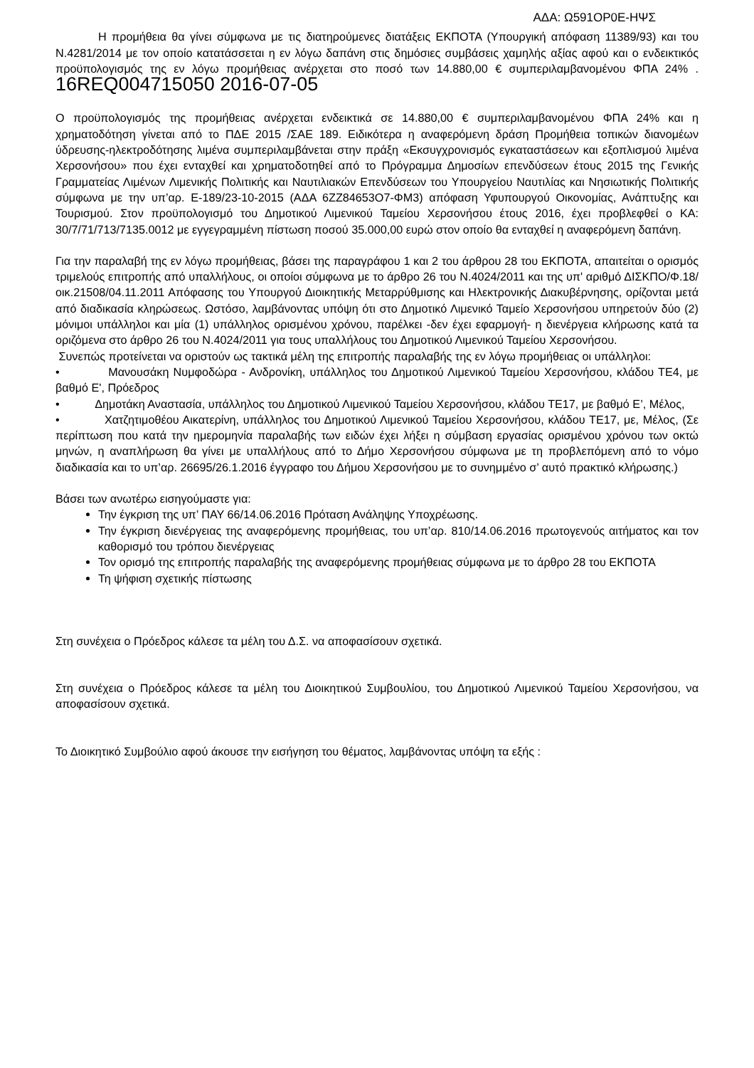ΑΔΑ: Ω591ΟΡ0Ε-ΗΨΣ
Η προμήθεια θα γίνει σύμφωνα με τις διατηρούμενες διατάξεις ΕΚΠΟΤΑ (Υπουργική απόφαση 11389/93) και του Ν.4281/2014 με τον οποίο κατατάσσεται η εν λόγω δαπάνη στις δημόσιες συμβάσεις χαμηλής αξίας αφού και ο ενδεικτικός προϋπολογισμός της εν λόγω προμήθειας ανέρχεται στο ποσό των 14.880,00 € συμπεριλαμβανομένου ΦΠΑ 24% . 16REQ004715050 2016-07-05
Ο προϋπολογισμός της προμήθειας ανέρχεται ενδεικτικά σε 14.880,00 € συμπεριλαμβανομένου ΦΠΑ 24% και η χρηματοδότηση γίνεται από το ΠΔΕ 2015 /ΣΑΕ 189. Ειδικότερα η αναφερόμενη δράση Προμήθεια τοπικών διανομέων ύδρευσης-ηλεκτροδότησης λιμένα συμπεριλαμβάνεται στην πράξη «Εκσυγχρονισμός εγκαταστάσεων και εξοπλισμού λιμένα Χερσονήσου» που έχει ενταχθεί και χρηματοδοτηθεί από το Πρόγραμμα Δημοσίων επενδύσεων έτους 2015 της Γενικής Γραμματείας Λιμένων Λιμενικής Πολιτικής και Ναυτιλιακών Επενδύσεων του Υπουργείου Ναυτιλίας και Νησιωτικής Πολιτικής σύμφωνα με την υπ’αρ. Ε-189/23-10-2015 (ΑΔΑ 6ΖΖ84653Ο7-ΦΜ3) απόφαση Υφυπουργού Οικονομίας, Ανάπτυξης και Τουρισμού. Στον προϋπολογισμό του Δημοτικού Λιμενικού Ταμείου Χερσονήσου έτους 2016, έχει προβλεφθεί ο ΚΑ: 30/7/71/713/7135.0012 με εγγεγραμμένη πίστωση ποσού 35.000,00 ευρώ στον οποίο θα ενταχθεί η αναφερόμενη δαπάνη.
Για την παραλαβή της εν λόγω προμήθειας, βάσει της παραγράφου 1 και 2 του άρθρου 28 του ΕΚΠΟΤΑ, απαιτείται ο ορισμός τριμελούς επιτροπής από υπαλλήλους, οι οποίοι σύμφωνα με το άρθρο 26 του Ν.4024/2011 και της υπ' αριθμό ΔΙΣΚΠΟ/Φ.18/οικ.21508/04.11.2011 Απόφασης του Υπουργού Διοικητικής Μεταρρύθμισης και Ηλεκτρονικής Διακυβέρνησης, ορίζονται μετά από διαδικασία κληρώσεως. Ωστόσο, λαμβάνοντας υπόψη ότι στο Δημοτικό Λιμενικό Ταμείο Χερσονήσου υπηρετούν δύο (2) μόνιμοι υπάλληλοι και μία (1) υπάλληλος ορισμένου χρόνου, παρέλκει -δεν έχει εφαρμογή- η διενέργεια κλήρωσης κατά τα οριζόμενα στο άρθρο 26 του Ν.4024/2011 για τους υπαλλήλους του Δημοτικού Λιμενικού Ταμείου Χερσονήσου.
Συνεπώς προτείνεται να οριστούν ως τακτικά μέλη της επιτροπής παραλαβής της εν λόγω προμήθειας οι υπάλληλοι:
• Μανουσάκη Νυμφοδώρα - Ανδρονίκη, υπάλληλος του Δημοτικού Λιμενικού Ταμείου Χερσονήσου, κλάδου ΤΕ4, με βαθμό Ε', Πρόεδρος
• Δημοτάκη Αναστασία, υπάλληλος του Δημοτικού Λιμενικού Ταμείου Χερσονήσου, κλάδου ΤΕ17, με βαθμό Ε’, Μέλος,
• Χατζητιμοθέου Αικατερίνη, υπάλληλος του Δημοτικού Λιμενικού Ταμείου Χερσονήσου, κλάδου ΤΕ17, με, Μέλος, (Σε περίπτωση που κατά την ημερομηνία παραλαβής των ειδών έχει λήξει η σύμβαση εργασίας ορισμένου χρόνου των οκτώ μηνών, η αναπλήρωση θα γίνει με υπαλλήλους από το Δήμο Χερσονήσου σύμφωνα με τη προβλεπόμενη από το νόμο διαδικασία και το υπ’αρ. 26695/26.1.2016 έγγραφο του Δήμου Χερσονήσου με το συνημμένο σ’ αυτό πρακτικό κλήρωσης.)
Βάσει των ανωτέρω εισηγούμαστε για:
Την έγκριση της υπ’ ΠΑΥ 66/14.06.2016 Πρόταση Ανάληψης Υποχρέωσης.
Την έγκριση διενέργειας της αναφερόμενης προμήθειας, του υπ’αρ. 810/14.06.2016 πρωτογενούς αιτήματος και τον καθορισμό του τρόπου διενέργειας
Τον ορισμό της επιτροπής παραλαβής της αναφερόμενης προμήθειας σύμφωνα με το άρθρο 28 του ΕΚΠΟΤΑ
Τη ψήφιση σχετικής πίστωσης
Στη συνέχεια ο Πρόεδρος κάλεσε τα μέλη του Δ.Σ. να αποφασίσουν σχετικά.
Στη συνέχεια ο Πρόεδρος κάλεσε τα μέλη του Διοικητικού Συμβουλίου, του Δημοτικού Λιμενικού Ταμείου Χερσονήσου, να αποφασίσουν σχετικά.
Το Διοικητικό Συμβούλιο αφού άκουσε την εισήγηση του θέματος, λαμβάνοντας υπόψη τα εξής :